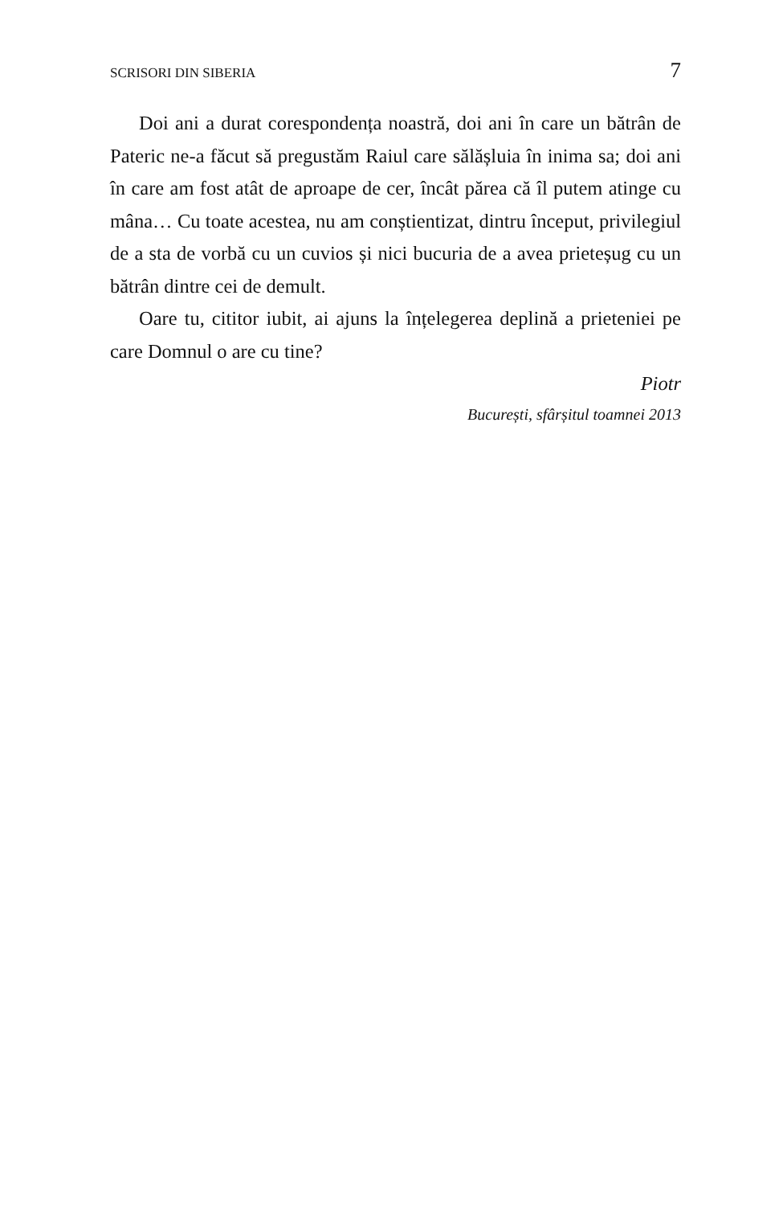SCRISORI DIN SIBERIA 7
Doi ani a durat corespondența noastră, doi ani în care un bătrân de Pateric ne-a făcut să pregustăm Raiul care sălășluia în inima sa; doi ani în care am fost atât de aproape de cer, încât părea că îl putem atinge cu mâna… Cu toate acestea, nu am conștientizat, dintru început, privilegiul de a sta de vorbă cu un cuvios și nici bucuria de a avea prieteșug cu un bătrân dintre cei de demult.
Oare tu, cititor iubit, ai ajuns la înțelegerea deplină a prieteniei pe care Domnul o are cu tine?
Piotr
București, sfârșitul toamnei 2013